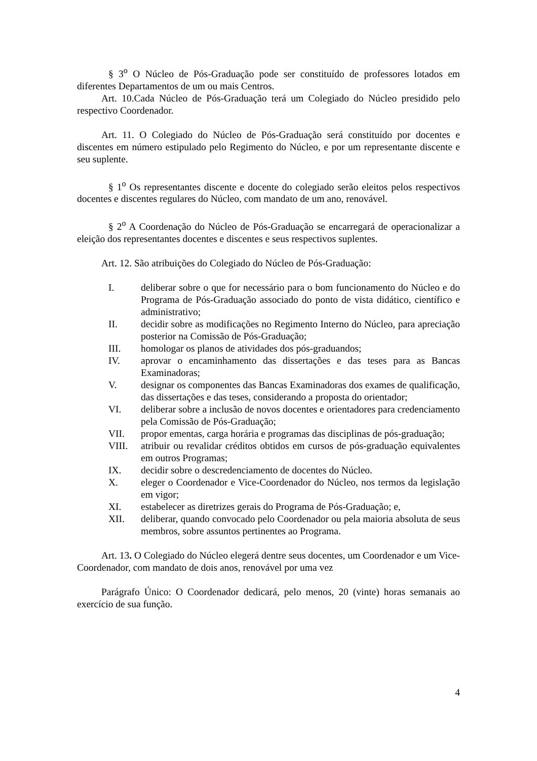§ 3<sup>o</sup> O Núcleo de Pós-Graduação pode ser constituído de professores lotados em diferentes Departamentos de um ou mais Centros.
Art. 10.Cada Núcleo de Pós-Graduação terá um Colegiado do Núcleo presidido pelo respectivo Coordenador.
Art. 11. O Colegiado do Núcleo de Pós-Graduação será constituído por docentes e discentes em número estipulado pelo Regimento do Núcleo, e por um representante discente e seu suplente.
§ 1<sup>o</sup> Os representantes discente e docente do colegiado serão eleitos pelos respectivos docentes e discentes regulares do Núcleo, com mandato de um ano, renovável.
§ 2<sup>o</sup> A Coordenação do Núcleo de Pós-Graduação se encarregará de operacionalizar a eleição dos representantes docentes e discentes e seus respectivos suplentes.
Art. 12. São atribuições do Colegiado do Núcleo de Pós-Graduação:
I. deliberar sobre o que for necessário para o bom funcionamento do Núcleo e do Programa de Pós-Graduação associado do ponto de vista didático, científico e administrativo;
II. decidir sobre as modificações no Regimento Interno do Núcleo, para apreciação posterior na Comissão de Pós-Graduação;
III. homologar os planos de atividades dos pós-graduandos;
IV. aprovar o encaminhamento das dissertações e das teses para as Bancas Examinadoras;
V. designar os componentes das Bancas Examinadoras dos exames de qualificação, das dissertações e das teses, considerando a proposta do orientador;
VI. deliberar sobre a inclusão de novos docentes e orientadores para credenciamento pela Comissão de Pós-Graduação;
VII. propor ementas, carga horária e programas das disciplinas de pós-graduação;
VIII. atribuir ou revalidar créditos obtidos em cursos de pós-graduação equivalentes em outros Programas;
IX. decidir sobre o descredenciamento de docentes do Núcleo.
X. eleger o Coordenador e Vice-Coordenador do Núcleo, nos termos da legislação em vigor;
XI. estabelecer as diretrizes gerais do Programa de Pós-Graduação; e,
XII. deliberar, quando convocado pelo Coordenador ou pela maioria absoluta de seus membros, sobre assuntos pertinentes ao Programa.
Art. 13. O Colegiado do Núcleo elegerá dentre seus docentes, um Coordenador e um Vice-Coordenador, com mandato de dois anos, renovável por uma vez
Parágrafo Único: O Coordenador dedicará, pelo menos, 20 (vinte) horas semanais ao exercício de sua função.
4